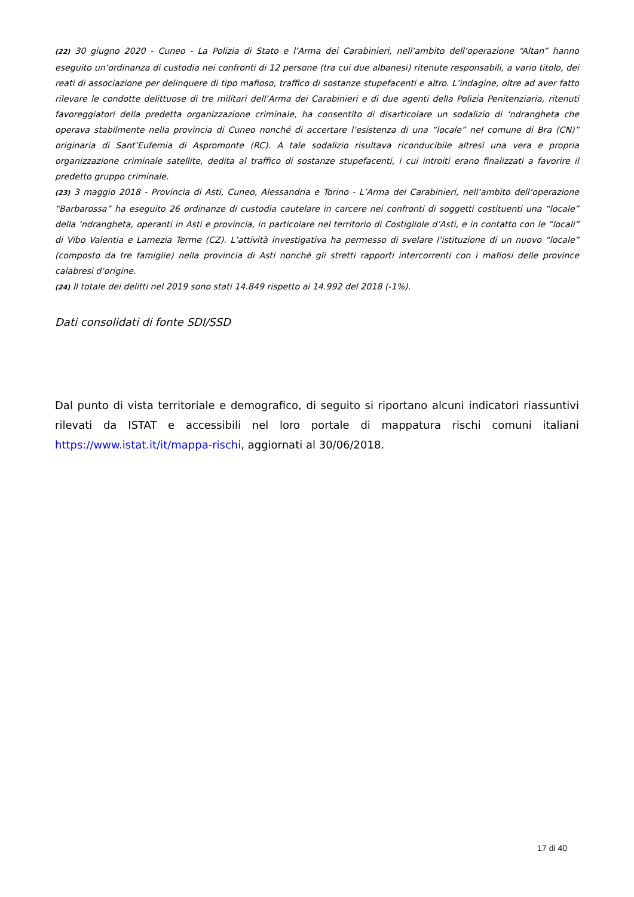(22) 30 giugno 2020 - Cuneo - La Polizia di Stato e l’Arma dei Carabinieri, nell’ambito dell’operazione “Altan” hanno eseguito un’ordinanza di custodia nei confronti di 12 persone (tra cui due albanesi) ritenute responsabili, a vario titolo, dei reati di associazione per delinquere di tipo mafioso, traffico di sostanze stupefacenti e altro. L’indagine, oltre ad aver fatto rilevare le condotte delittuose di tre militari dell’Arma dei Carabinieri e di due agenti della Polizia Penitenziaria, ritenuti favoreggiatori della predetta organizzazione criminale, ha consentito di disarticolare un sodalizio di ‘ndrangheta che operava stabilmente nella provincia di Cuneo nonché di accertare l’esistenza di una “locale” nel comune di Bra (CN)” originaria di Sant’Eufemia di Aspromonte (RC). A tale sodalizio risultava riconducibile altresì una vera e propria organizzazione criminale satellite, dedita al traffico di sostanze stupefacenti, i cui introiti erano finalizzati a favorire il predetto gruppo criminale.
(23) 3 maggio 2018 - Provincia di Asti, Cuneo, Alessandria e Torino - L’Arma dei Carabinieri, nell’ambito dell’operazione “Barbarossa” ha eseguito 26 ordinanze di custodia cautelare in carcere nei confronti di soggetti costituenti una “locale” della ‘ndrangheta, operanti in Asti e provincia, in particolare nel territorio di Costigliole d’Asti, e in contatto con le “locali” di Vibo Valentia e Lamezia Terme (CZ). L’attività investigativa ha permesso di svelare l’istituzione di un nuovo “locale” (composto da tre famiglie) nella provincia di Asti nonché gli stretti rapporti intercorrenti con i mafiosi delle province calabresi d’origine.
(24) Il totale dei delitti nel 2019 sono stati 14.849 rispetto ai 14.992 del 2018 (-1%).
Dati consolidati di fonte SDI/SSD
Dal punto di vista territoriale e demografico, di seguito si riportano alcuni indicatori riassuntivi rilevati da ISTAT e accessibili nel loro portale di mappatura rischi comuni italiani https://www.istat.it/it/mappa-rischi, aggiornati al 30/06/2018.
17 di 40